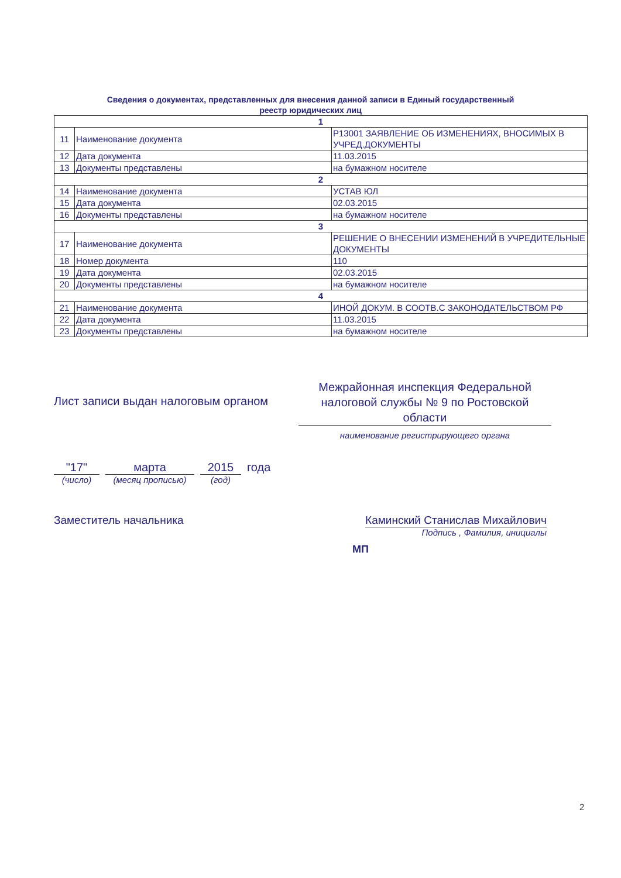Сведения о документах, представленных для внесения данной записи в Единый государственный
реестр юридических лиц
| 1 | | |
| 11 | Наименование документа | Р13001 ЗАЯВЛЕНИЕ ОБ ИЗМЕНЕНИЯХ, ВНОСИМЫХ В УЧРЕД.ДОКУМЕНТЫ |
| 12 | Дата документа | 11.03.2015 |
| 13 | Документы представлены | на бумажном носителе |
| 2 | | |
| 14 | Наименование документа | УСТАВ ЮЛ |
| 15 | Дата документа | 02.03.2015 |
| 16 | Документы представлены | на бумажном носителе |
| 3 | | |
| 17 | Наименование документа | РЕШЕНИЕ О ВНЕСЕНИИ ИЗМЕНЕНИЙ В УЧРЕДИТЕЛЬНЫЕ ДОКУМЕНТЫ |
| 18 | Номер документа | 110 |
| 19 | Дата документа | 02.03.2015 |
| 20 | Документы представлены | на бумажном носителе |
| 4 | | |
| 21 | Наименование документа | ИНОЙ ДОКУМ. В СООТВ.С ЗАКОНОДАТЕЛЬСТВОМ РФ |
| 22 | Дата документа | 11.03.2015 |
| 23 | Документы представлены | на бумажном носителе |
Лист записи выдан налоговым органом
Межрайонная инспекция Федеральной налоговой службы № 9 по Ростовской области
наименование регистрирующего органа
"17"
(число)
марта
(месяц прописью)
2015
(год)
года
Заместитель начальника Каминский Станислав Михайлович
Подпись , Фамилия, инициалы
МП
2